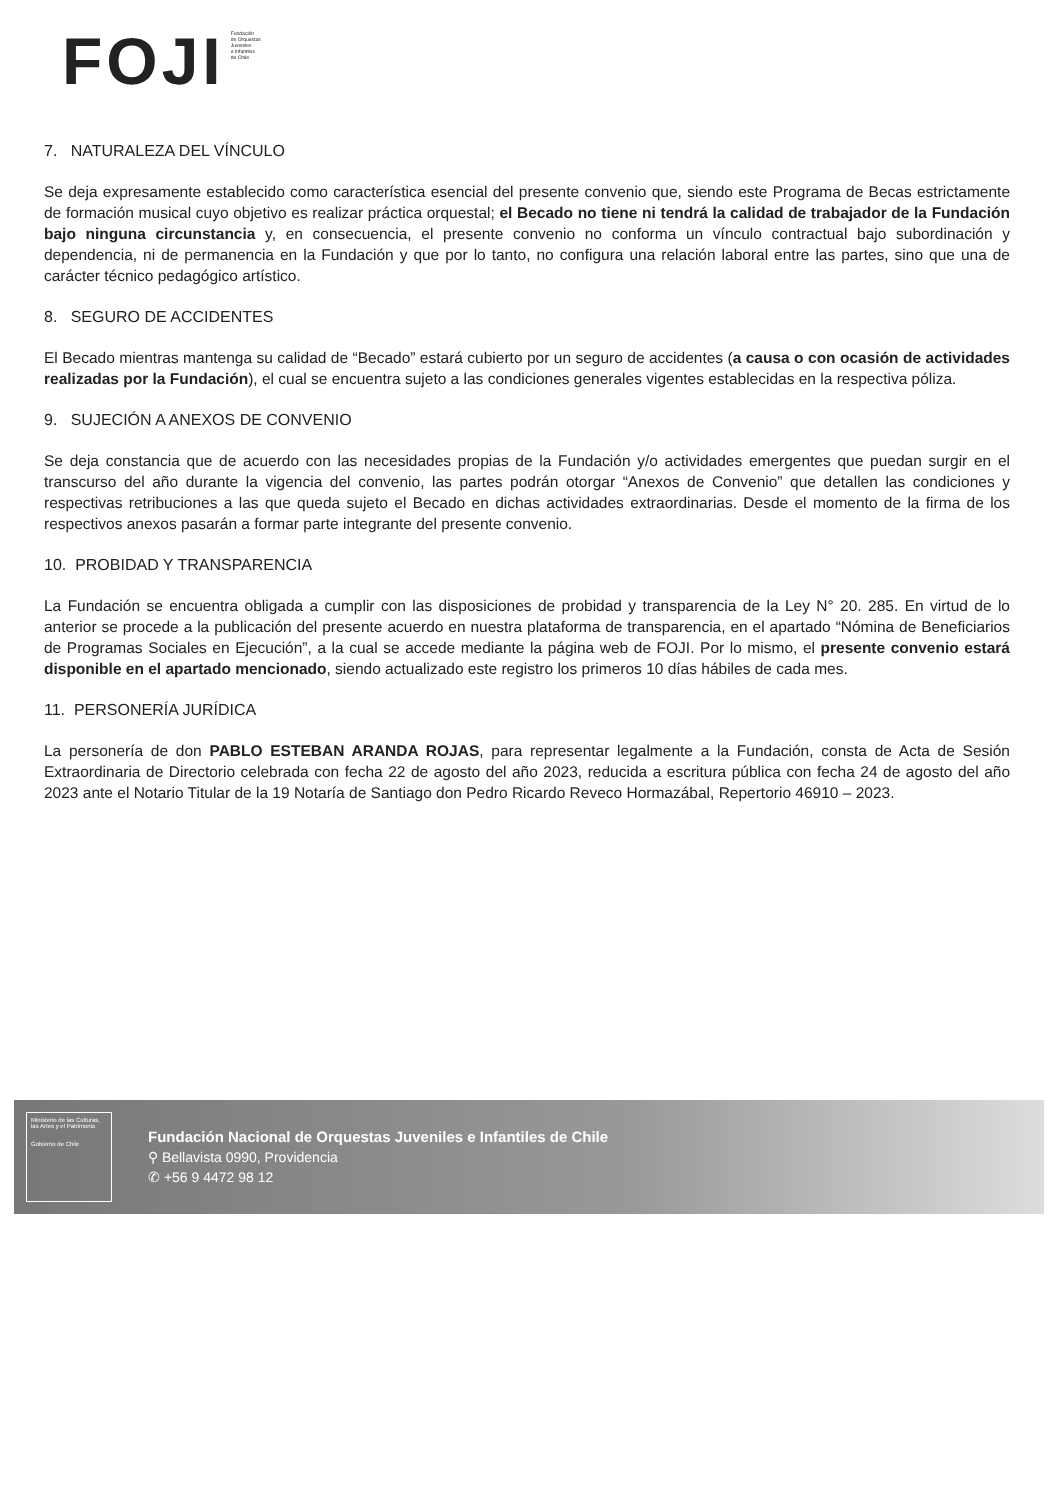FOJI
Fundación
de Orquestas
Juveniles
e Infantiles
de Chile
7. NATURALEZA DEL VÍNCULO
Se deja expresamente establecido como característica esencial del presente convenio que, siendo este Programa de Becas estrictamente de formación musical cuyo objetivo es realizar práctica orquestal; el Becado no tiene ni tendrá la calidad de trabajador de la Fundación bajo ninguna circunstancia y, en consecuencia, el presente convenio no conforma un vínculo contractual bajo subordinación y dependencia, ni de permanencia en la Fundación y que por lo tanto, no configura una relación laboral entre las partes, sino que una de carácter técnico pedagógico artístico.
8. SEGURO DE ACCIDENTES
El Becado mientras mantenga su calidad de “Becado” estará cubierto por un seguro de accidentes (a causa o con ocasión de actividades realizadas por la Fundación), el cual se encuentra sujeto a las condiciones generales vigentes establecidas en la respectiva póliza.
9. SUJECIÓN A ANEXOS DE CONVENIO
Se deja constancia que de acuerdo con las necesidades propias de la Fundación y/o actividades emergentes que puedan surgir en el transcurso del año durante la vigencia del convenio, las partes podrán otorgar “Anexos de Convenio” que detallen las condiciones y respectivas retribuciones a las que queda sujeto el Becado en dichas actividades extraordinarias. Desde el momento de la firma de los respectivos anexos pasarán a formar parte integrante del presente convenio.
10. PROBIDAD Y TRANSPARENCIA
La Fundación se encuentra obligada a cumplir con las disposiciones de probidad y transparencia de la Ley N° 20. 285. En virtud de lo anterior se procede a la publicación del presente acuerdo en nuestra plataforma de transparencia, en el apartado “Nómina de Beneficiarios de Programas Sociales en Ejecución”, a la cual se accede mediante la página web de FOJI. Por lo mismo, el presente convenio estará disponible en el apartado mencionado, siendo actualizado este registro los primeros 10 días hábiles de cada mes.
11. PERSONERÍA JURÍDICA
La personería de don PABLO ESTEBAN ARANDA ROJAS, para representar legalmente a la Fundación, consta de Acta de Sesión Extraordinaria de Directorio celebrada con fecha 22 de agosto del año 2023, reducida a escritura pública con fecha 24 de agosto del año 2023 ante el Notario Titular de la 19 Notaría de Santiago don Pedro Ricardo Reveco Hormazábal, Repertorio 46910 – 2023.
Ministerio de las Culturas, las Artes y el Patrimonio
Gobierno de Chile
Fundación Nacional de Orquestas Juveniles e Infantiles de Chile
⚲ Bellavista 0990, Providencia
✆ +56 9 4472 98 12